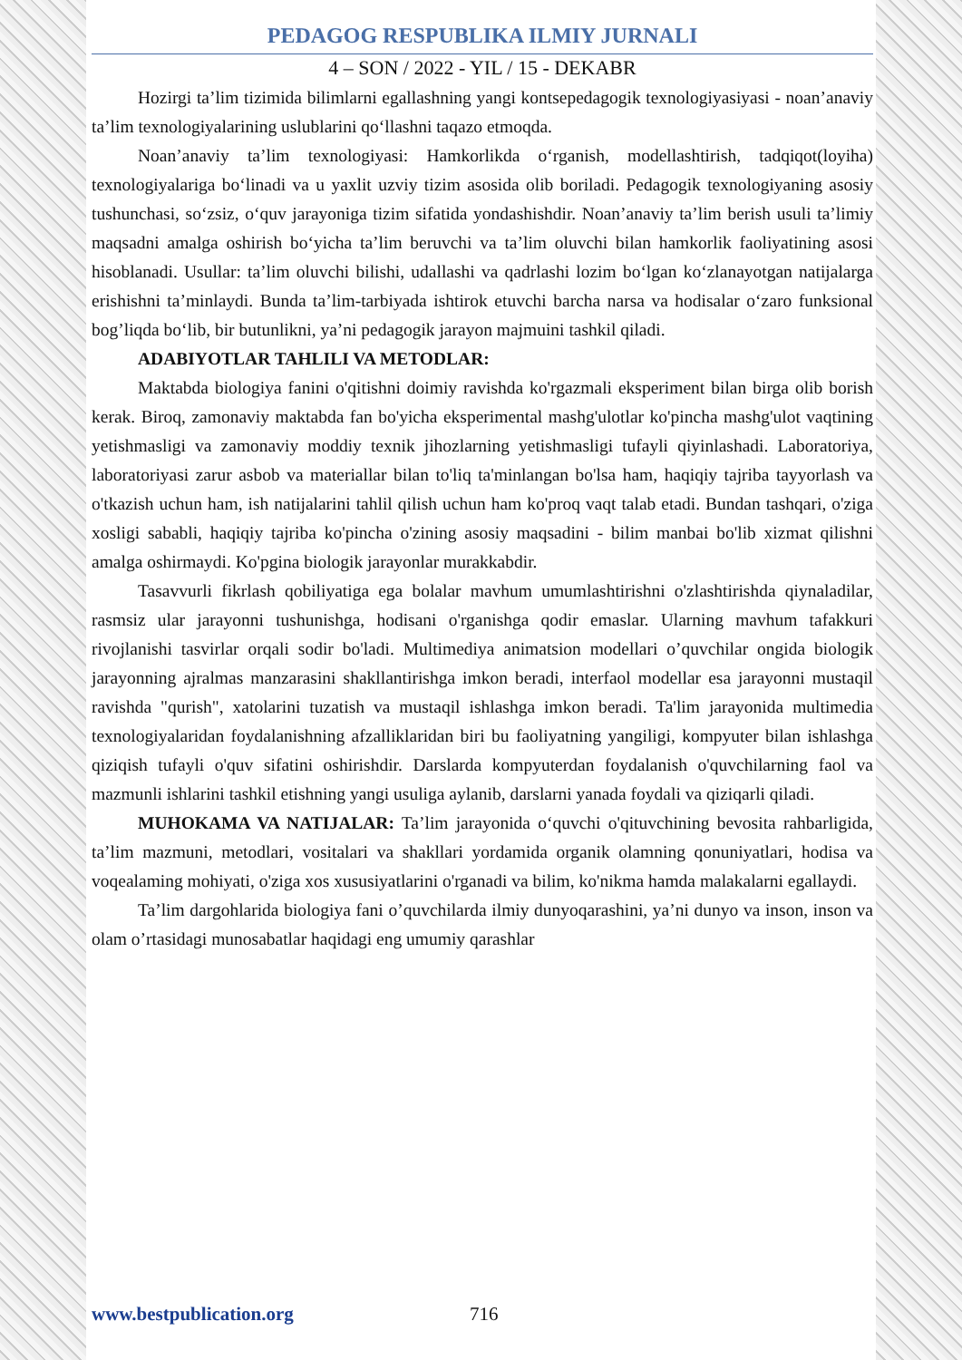PEDAGOG RESPUBLIKA ILMIY JURNALI
4 – SON / 2022 - YIL / 15 - DEKABR
Hozirgi ta’lim tizimida bilimlarni egallashning yangi kontsepedagogik texnologiyasiyasi - noan’anaviy ta’lim texnologiyalarining uslublarini qo‘llashni taqazo etmoqda.
Noan’anaviy ta’lim texnologiyasi: Hamkorlikda o‘rganish, modellashtirish, tadqiqot(loyiha) texnologiyalariga bo‘linadi va u yaxlit uzviy tizim asosida olib boriladi. Pedagogik texnologiyaning asosiy tushunchasi, so‘zsiz, o‘quv jarayoniga tizim sifatida yondashishdir. Noan’anaviy ta’lim berish usuli ta’limiy maqsadni amalga oshirish bo‘yicha ta’lim beruvchi va ta’lim oluvchi bilan hamkorlik faoliyatining asosi hisoblanadi. Usullar: ta’lim oluvchi bilishi, udallashi va qadrlashi lozim bo‘lgan ko‘zlanayotgan natijalarga erishishni ta’minlaydi. Bunda ta’lim-tarbiyada ishtirok etuvchi barcha narsa va hodisalar o‘zaro funksional bog’liqda bo‘lib, bir butunlikni, ya’ni pedagogik jarayon majmuini tashkil qiladi.
ADABIYOTLAR TAHLILI VA METODLAR:
Maktabda biologiya fanini o'qitishni doimiy ravishda ko'rgazmali eksperiment bilan birga olib borish kerak. Biroq, zamonaviy maktabda fan bo'yicha eksperimental mashg'ulotlar ko'pincha mashg'ulot vaqtining yetishmasligi va zamonaviy moddiy texnik jihozlarning yetishmasligi tufayli qiyinlashadi. Laboratoriya, laboratoriyasi zarur asbob va materiallar bilan to'liq ta'minlangan bo'lsa ham, haqiqiy tajriba tayyorlash va o'tkazish uchun ham, ish natijalarini tahlil qilish uchun ham ko'proq vaqt talab etadi. Bundan tashqari, o'ziga xosligi sababli, haqiqiy tajriba ko'pincha o'zining asosiy maqsadini - bilim manbai bo'lib xizmat qilishni amalga oshirmaydi. Ko'pgina biologik jarayonlar murakkabdir.
Tasavvurli fikrlash qobiliyatiga ega bolalar mavhum umumlashtirishni o'zlashtirishda qiynaladilar, rasmsiz ular jarayonni tushunishga, hodisani o'rganishga qodir emaslar. Ularning mavhum tafakkuri rivojlanishi tasvirlar orqali sodir bo'ladi. Multimediya animatsion modellari o’quvchilar ongida biologik jarayonning ajralmas manzarasini shakllantirishga imkon beradi, interfaol modellar esa jarayonni mustaqil ravishda "qurish", xatolarini tuzatish va mustaqil ishlashga imkon beradi. Ta'lim jarayonida multimedia texnologiyalaridan foydalanishning afzalliklaridan biri bu faoliyatning yangiligi, kompyuter bilan ishlashga qiziqish tufayli o'quv sifatini oshirishdir. Darslarda kompyuterdan foydalanish o'quvchilarning faol va mazmunli ishlarini tashkil etishning yangi usuliga aylanib, darslarni yanada foydali va qiziqarli qiladi.
MUHOKAMA VA NATIJALAR: Ta’lim jarayonida o‘quvchi o'qituvchining bevosita rahbarligida, ta’lim mazmuni, metodlari, vositalari va shakllari yordamida organik olamning qonuniyatlari, hodisa va voqealaming mohiyati, o'ziga xos xususiyatlarini o'rganadi va bilim, ko'nikma hamda malakalarni egallaydi.
Ta’lim dargohlarida biologiya fani o’quvchilarda ilmiy dunyoqarashini, ya’ni dunyo va inson, inson va olam o’rtasidagi munosabatlar haqidagi eng umumiy qarashlar
www.bestpublication.org 716